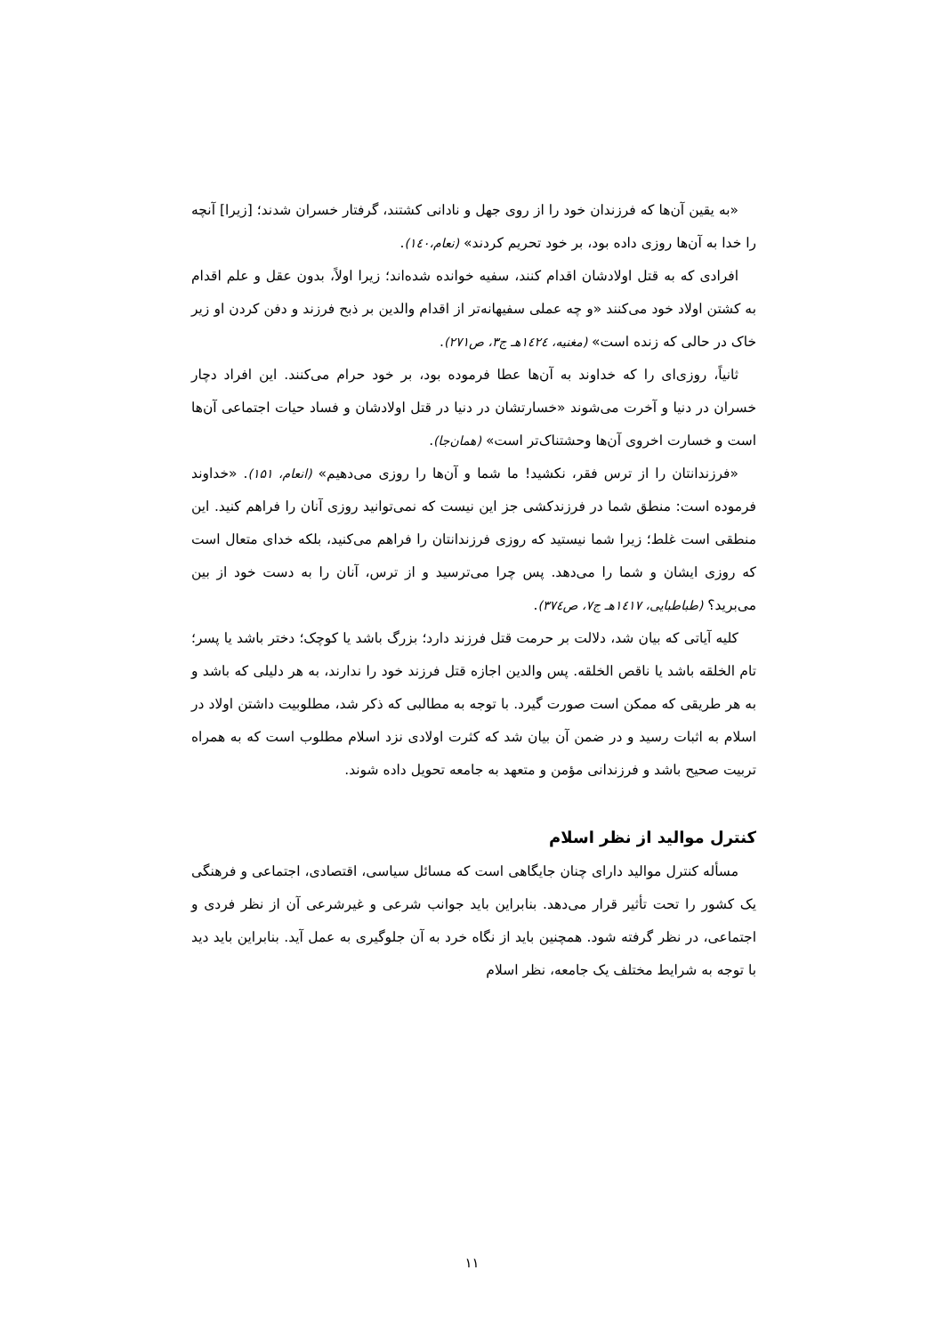«به یقین آن‌ها که فرزندان خود را از روی جهل و نادانی کشتند، گرفتار خسران شدند؛ [زیرا] آنچه را خدا به آن‌ها روزی داده بود، بر خود تحریم کردند» (نعام،۱٤٠).
افرادی که به قتل اولادشان اقدام کنند، سفیه خوانده شده‌اند؛ زیرا اولاً، بدون عقل و علم اقدام به کشتن اولاد خود می‌کنند «و چه عملی سفیهانه‌تر از اقدام والدین بر ذبح فرزند و دفن کردن او زیر خاک در حالی که زنده است» (مغنیه، ١٤٢٤هـ ج٣، ص٢٧١).
ثانیاً، روزی‌ای را که خداوند به آن‌ها عطا فرموده بود، بر خود حرام می‌کنند. این افراد دچار خسران در دنیا و آخرت می‌شوند «خسارتشان در دنیا در قتل اولادشان و فساد حیات اجتماعی آن‌ها است و خسارت اخروی آن‌ها وحشتناک‌تر است» (همان‌جا).
«فرزندانتان را از ترس فقر، نکشید! ما شما و آن‌ها را روزی می‌دهیم» (انعام، ۱۵۱). «خداوند فرموده است: منطق شما در فرزندکشی جز این نیست که نمی‌توانید روزی آنان را فراهم کنید. این منطقی است غلط؛ زیرا شما نیستید که روزی فرزندانتان را فراهم می‌کنید، بلکه خدای متعال است که روزی ایشان و شما را می‌دهد. پس چرا می‌ترسید و از ترس، آنان را به دست خود از بین می‌برید؟ (طباطبایی، ١٤١٧هـ ج٧، ص٣٧٤).
کلیه آیاتی که بیان شد، دلالت بر حرمت قتل فرزند دارد؛ بزرگ باشد یا کوچک؛ دختر باشد یا پسر؛ تام الخلقه باشد یا ناقص الخلقه. پس والدین اجازه قتل فرزند خود را ندارند، به هر دلیلی که باشد و به هر طریقی که ممکن است صورت گیرد. با توجه به مطالبی که ذکر شد، مطلوبیت داشتن اولاد در اسلام به اثبات رسید و در ضمن آن بیان شد که کثرت اولادی نزد اسلام مطلوب است که به همراه تربیت صحیح باشد و فرزندانی مؤمن و متعهد به جامعه تحویل داده شوند.
کنترل موالید از نظر اسلام
مسأله کنترل موالید دارای چنان جایگاهی است که مسائل سیاسی، اقتصادی، اجتماعی و فرهنگی یک کشور را تحت تأثیر قرار می‌دهد. بنابراین باید جوانب شرعی و غیرشرعی آن از نظر فردی و اجتماعی، در نظر گرفته شود. همچنین باید از نگاه خرد به آن جلوگیری به عمل آید. بنابراین باید دید با توجه به شرایط مختلف یک جامعه، نظر اسلام
۱۱